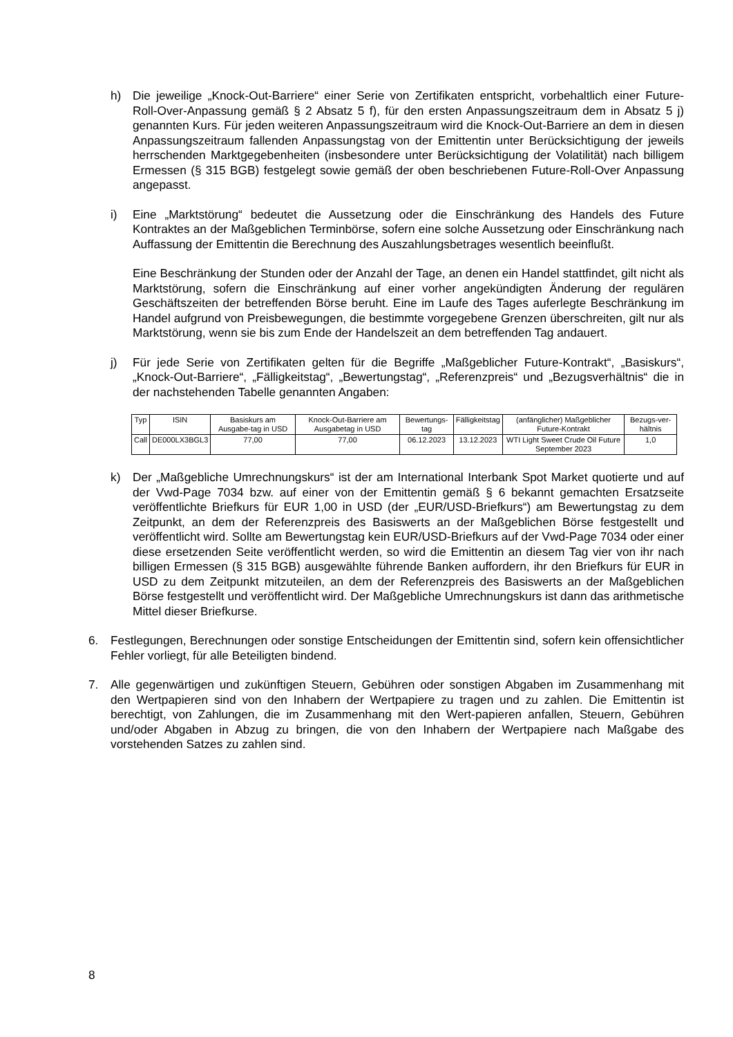h) Die jeweilige „Knock-Out-Barriere“ einer Serie von Zertifikaten entspricht, vorbehaltlich einer Future-Roll-Over-Anpassung gemäß § 2 Absatz 5 f), für den ersten Anpassungszeitraum dem in Absatz 5 j) genannten Kurs. Für jeden weiteren Anpassungszeitraum wird die Knock-Out-Barriere an dem in diesen Anpassungszeitraum fallenden Anpassungstag von der Emittentin unter Berücksichtigung der jeweils herrschenden Marktgegebenheiten (insbesondere unter Berücksichtigung der Volatilität) nach billigem Ermessen (§ 315 BGB) festgelegt sowie gemäß der oben beschriebenen Future-Roll-Over Anpassung angepasst.
i) Eine „Marktstörung“ bedeutet die Aussetzung oder die Einschränkung des Handels des Future Kontraktes an der Maßgeblichen Terminbörse, sofern eine solche Aussetzung oder Einschränkung nach Auffassung der Emittentin die Berechnung des Auszahlungsbetrages wesentlich beeinflußt.
Eine Beschränkung der Stunden oder der Anzahl der Tage, an denen ein Handel stattfindet, gilt nicht als Marktstörung, sofern die Einschränkung auf einer vorher angekündigten Änderung der regulären Geschäftszeiten der betreffenden Börse beruht. Eine im Laufe des Tages auferlegte Beschränkung im Handel aufgrund von Preisbewegungen, die bestimmte vorgegebene Grenzen überschreiten, gilt nur als Marktstörung, wenn sie bis zum Ende der Handelszeit an dem betreffenden Tag andauert.
j) Für jede Serie von Zertifikaten gelten für die Begriffe „Maßgeblicher Future-Kontrakt“, „Basiskurs“, „Knock-Out-Barriere“, „Fälligkeitstag“, „Bewertungstag“, „Referenzpreis“ und „Bezugsverhältnis“ die in der nachstehenden Tabelle genannten Angaben:
| Typ | ISIN | Basiskurs am Ausgabe-tag in USD | Knock-Out-Barriere am Ausgabetag in USD | Bewertungs-tag | Fälligkeitstag | (anfänglicher) Maßgeblicher Future-Kontrakt | Bezugs-ver-hältnis |
| --- | --- | --- | --- | --- | --- | --- | --- |
| Call | DE000LX3BGL3 | 77,00 | 77,00 | 06.12.2023 | 13.12.2023 | WTI Light Sweet Crude Oil Future September 2023 | 1,0 |
k) Der „Maßgebliche Umrechnungskurs“ ist der am International Interbank Spot Market quotierte und auf der Vwd-Page 7034 bzw. auf einer von der Emittentin gemäß § 6 bekannt gemachten Ersatzseite veröffentlichte Briefkurs für EUR 1,00 in USD (der „EUR/USD-Briefkurs“) am Bewertungstag zu dem Zeitpunkt, an dem der Referenzpreis des Basiswerts an der Maßgeblichen Börse festgestellt und veröffentlicht wird. Sollte am Bewertungstag kein EUR/USD-Briefkurs auf der Vwd-Page 7034 oder einer diese ersetzenden Seite veröffentlicht werden, so wird die Emittentin an diesem Tag vier von ihr nach billigen Ermessen (§ 315 BGB) ausgewählte führende Banken auffordern, ihr den Briefkurs für EUR in USD zu dem Zeitpunkt mitzuteilen, an dem der Referenzpreis des Basiswerts an der Maßgeblichen Börse festgestellt und veröffentlicht wird. Der Maßgebliche Umrechnungskurs ist dann das arithmetische Mittel dieser Briefkurse.
6. Festlegungen, Berechnungen oder sonstige Entscheidungen der Emittentin sind, sofern kein offensichtlicher Fehler vorliegt, für alle Beteiligten bindend.
7. Alle gegenwärtigen und zukünftigen Steuern, Gebühren oder sonstigen Abgaben im Zusammenhang mit den Wertpapieren sind von den Inhabern der Wertpapiere zu tragen und zu zahlen. Die Emittentin ist berechtigt, von Zahlungen, die im Zusammenhang mit den Wert-papieren anfallen, Steuern, Gebühren und/oder Abgaben in Abzug zu bringen, die von den Inhabern der Wertpapiere nach Maßgabe des vorstehenden Satzes zu zahlen sind.
8